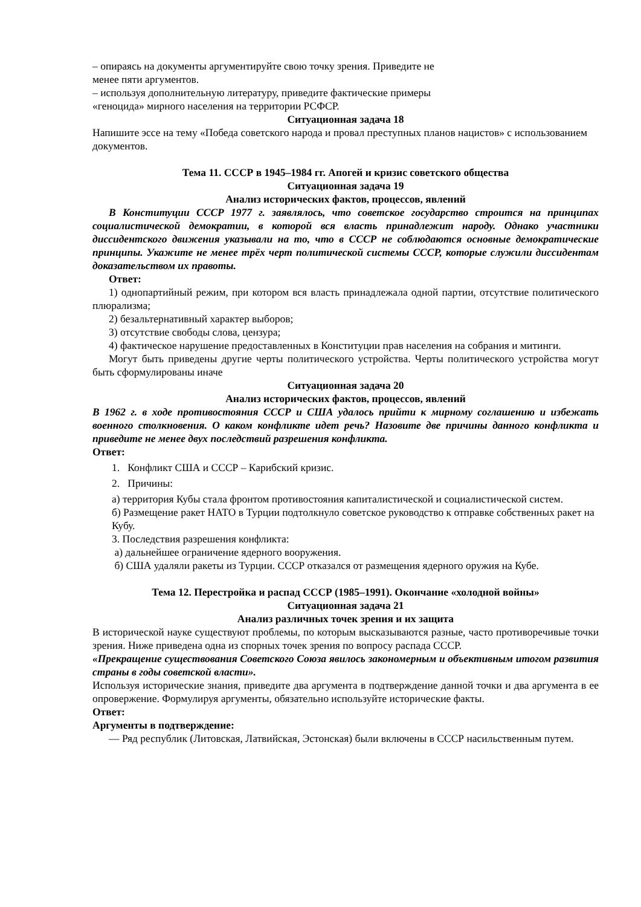– опираясь на документы аргументируйте свою точку зрения. Приведите не
менее пяти аргументов.
– используя дополнительную литературу, приведите фактические примеры
«геноцида» мирного населения на территории РСФСР.
Ситуационная задача 18
Напишите эссе на тему «Победа советского народа и провал преступных планов нацистов» с использованием документов.
Тема 11. СССР в 1945–1984 гг. Апогей и кризис советского общества
Ситуационная задача 19
Анализ исторических фактов, процессов, явлений
В Конституции СССР 1977 г. заявлялось, что советское государство строится на принципах социалистической демократии, в которой вся власть принадлежит народу. Однако участники диссидентского движения указывали на то, что в СССР не соблюдаются основные демократические принципы. Укажите не менее трёх черт политической системы СССР, которые служили диссидентам доказательством их правоты.
Ответ:
1) однопартийный режим, при котором вся власть принадлежала одной партии, отсутствие политического плюрализма;
2) безальтернативный характер выборов;
3) отсутствие свободы слова, цензура;
4) фактическое нарушение предоставленных в Конституции прав населения на собрания и митинги.
Могут быть приведены другие черты политического устройства. Черты политического устройства могут быть сформулированы иначе
Ситуационная задача 20
Анализ исторических фактов, процессов, явлений
В 1962 г. в ходе противостояния СССР и США удалось прийти к мирному соглашению и избежать военного столкновения. О каком конфликте идет речь? Назовите две причины данного конфликта и приведите не менее двух последствий разрешения конфликта.
Ответ:
1. Конфликт США и СССР – Карибский кризис.
2. Причины:
а) территория Кубы стала фронтом противостояния капиталистической и социалистической систем.
б) Размещение ракет НАТО в Турции подтолкнуло советское руководство к отправке собственных ракет на Кубу.
3. Последствия разрешения конфликта:
а) дальнейшее ограничение ядерного вооружения.
б) США удаляли ракеты из Турции. СССР отказался от размещения ядерного оружия на Кубе.
Тема 12. Перестройка и распад СССР (1985–1991). Окончание «холодной войны»
Ситуационная задача 21
Анализ различных точек зрения и их защита
В исторической науке существуют проблемы, по которым высказываются разные, часто противоречивые точки зрения. Ниже приведена одна из спорных точек зрения по вопросу распада СССР.
«Прекращение существования Советского Союза явилось закономерным и объективным итогом развития страны в годы советской власти».
Используя исторические знания, приведите два аргумента в подтверждение данной точки и два аргумента в ее опровержение. Формулируя аргументы, обязательно используйте исторические факты.
Ответ:
Аргументы в подтверждение:
— Ряд республик (Литовская, Латвийская, Эстонская) были включены в СССР насильственным путем.